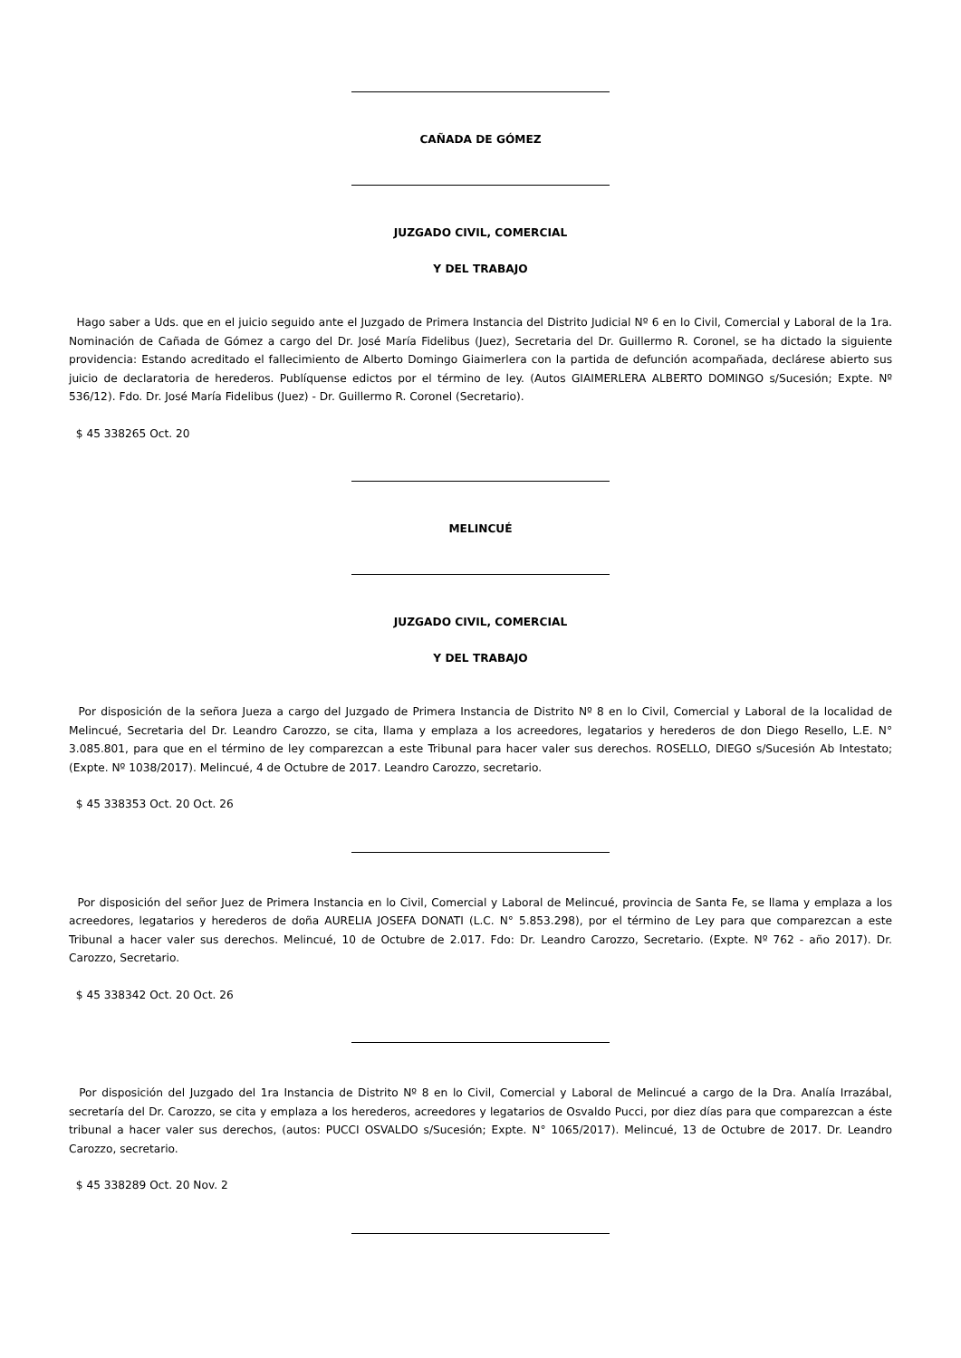CAÑADA DE GÓMEZ
JUZGADO CIVIL, COMERCIAL
Y DEL TRABAJO
Hago saber a Uds. que en el juicio seguido ante el Juzgado de Primera Instancia del Distrito Judicial Nº 6 en lo Civil, Comercial y Laboral de la 1ra. Nominación de Cañada de Gómez a cargo del Dr. José María Fidelibus (Juez), Secretaria del Dr. Guillermo R. Coronel, se ha dictado la siguiente providencia: Estando acreditado el fallecimiento de Alberto Domingo Giaimerlera con la partida de defunción acompañada, declárese abierto sus juicio de declaratoria de herederos. Publíquense edictos por el término de ley. (Autos GIAIMERLERA ALBERTO DOMINGO s/Sucesión; Expte. Nº 536/12). Fdo. Dr. José María Fidelibus (Juez) - Dr. Guillermo R. Coronel (Secretario).
$ 45 338265 Oct. 20
MELINCUÉ
JUZGADO CIVIL, COMERCIAL
Y DEL TRABAJO
Por disposición de la señora Jueza a cargo del Juzgado de Primera Instancia de Distrito Nº 8 en lo Civil, Comercial y Laboral de la localidad de Melincué, Secretaria del Dr. Leandro Carozzo, se cita, llama y emplaza a los acreedores, legatarios y herederos de don Diego Resello, L.E. N° 3.085.801, para que en el término de ley comparezcan a este Tribunal para hacer valer sus derechos. ROSELLO, DIEGO s/Sucesión Ab Intestato; (Expte. Nº 1038/2017). Melincué, 4 de Octubre de 2017. Leandro Carozzo, secretario.
$ 45 338353 Oct. 20 Oct. 26
Por disposición del señor Juez de Primera Instancia en lo Civil, Comercial y Laboral de Melincué, provincia de Santa Fe, se llama y emplaza a los acreedores, legatarios y herederos de doña AURELIA JOSEFA DONATI (L.C. N° 5.853.298), por el término de Ley para que comparezcan a este Tribunal a hacer valer sus derechos. Melincué, 10 de Octubre de 2.017. Fdo: Dr. Leandro Carozzo, Secretario. (Expte. Nº 762 - año 2017). Dr. Carozzo, Secretario.
$ 45 338342 Oct. 20 Oct. 26
Por disposición del Juzgado del 1ra Instancia de Distrito Nº 8 en lo Civil, Comercial y Laboral de Melincué a cargo de la Dra. Analía Irrazábal, secretaría del Dr. Carozzo, se cita y emplaza a los herederos, acreedores y legatarios de Osvaldo Pucci, por diez días para que comparezcan a éste tribunal a hacer valer sus derechos, (autos: PUCCI OSVALDO s/Sucesión; Expte. N° 1065/2017). Melincué, 13 de Octubre de 2017. Dr. Leandro Carozzo, secretario.
$ 45 338289 Oct. 20 Nov. 2